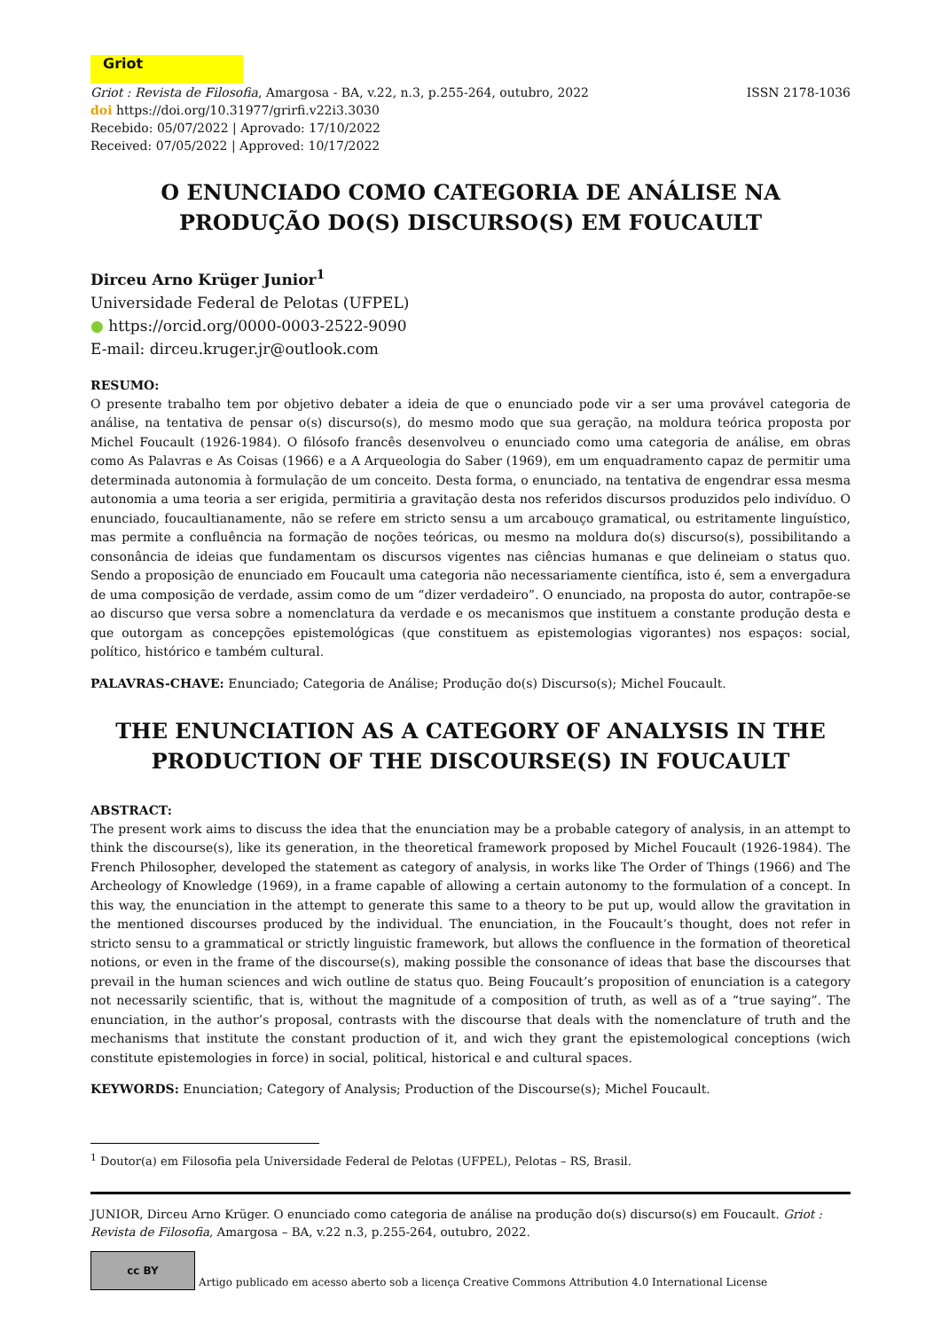Griot
Griot : Revista de Filosofia, Amargosa - BA, v.22, n.3, p.255-264, outubro, 2022
ISSN 2178-1036
doi https://doi.org/10.31977/grirfi.v22i3.3030
Recebido: 05/07/2022 | Aprovado: 17/10/2022
Received: 07/05/2022 | Approved: 10/17/2022
O ENUNCIADO COMO CATEGORIA DE ANÁLISE NA PRODUÇÃO DO(S) DISCURSO(S) EM FOUCAULT
Dirceu Arno Krüger Junior<sup>1</sup>
Universidade Federal de Pelotas (UFPEL)
● https://orcid.org/0000-0003-2522-9090
E-mail: dirceu.kruger.jr@outlook.com
RESUMO:
O presente trabalho tem por objetivo debater a ideia de que o enunciado pode vir a ser uma provável categoria de análise, na tentativa de pensar o(s) discurso(s), do mesmo modo que sua geração, na moldura teórica proposta por Michel Foucault (1926-1984). O filósofo francês desenvolveu o enunciado como uma categoria de análise, em obras como As Palavras e As Coisas (1966) e a A Arqueologia do Saber (1969), em um enquadramento capaz de permitir uma determinada autonomia à formulação de um conceito. Desta forma, o enunciado, na tentativa de engendrar essa mesma autonomia a uma teoria a ser erigida, permitiria a gravitação desta nos referidos discursos produzidos pelo indivíduo. O enunciado, foucaultianamente, não se refere em stricto sensu a um arcabouço gramatical, ou estritamente linguístico, mas permite a confluência na formação de noções teóricas, ou mesmo na moldura do(s) discurso(s), possibilitando a consonância de ideias que fundamentam os discursos vigentes nas ciências humanas e que delineiam o status quo. Sendo a proposição de enunciado em Foucault uma categoria não necessariamente científica, isto é, sem a envergadura de uma composição de verdade, assim como de um “dizer verdadeiro”. O enunciado, na proposta do autor, contrapõe-se ao discurso que versa sobre a nomenclatura da verdade e os mecanismos que instituem a constante produção desta e que outorgam as concepções epistemológicas (que constituem as epistemologias vigorantes) nos espaços: social, político, histórico e também cultural.
PALAVRAS-CHAVE: Enunciado; Categoria de Análise; Produção do(s) Discurso(s); Michel Foucault.
THE ENUNCIATION AS A CATEGORY OF ANALYSIS IN THE PRODUCTION OF THE DISCOURSE(S) IN FOUCAULT
ABSTRACT:
The present work aims to discuss the idea that the enunciation may be a probable category of analysis, in an attempt to think the discourse(s), like its generation, in the theoretical framework proposed by Michel Foucault (1926-1984). The French Philosopher, developed the statement as category of analysis, in works like The Order of Things (1966) and The Archeology of Knowledge (1969), in a frame capable of allowing a certain autonomy to the formulation of a concept. In this way, the enunciation in the attempt to generate this same to a theory to be put up, would allow the gravitation in the mentioned discourses produced by the individual. The enunciation, in the Foucault’s thought, does not refer in stricto sensu to a grammatical or strictly linguistic framework, but allows the confluence in the formation of theoretical notions, or even in the frame of the discourse(s), making possible the consonance of ideas that base the discourses that prevail in the human sciences and wich outline de status quo. Being Foucault’s proposition of enunciation is a category not necessarily scientific, that is, without the magnitude of a composition of truth, as well as of a “true saying”. The enunciation, in the author’s proposal, contrasts with the discourse that deals with the nomenclature of truth and the mechanisms that institute the constant production of it, and wich they grant the epistemological conceptions (wich constitute epistemologies in force) in social, political, historical e and cultural spaces.
KEYWORDS: Enunciation; Category of Analysis; Production of the Discourse(s); Michel Foucault.
<sup>1</sup> Doutor(a) em Filosofia pela Universidade Federal de Pelotas (UFPEL), Pelotas – RS, Brasil.
JUNIOR, Dirceu Arno Krüger. O enunciado como categoria de análise na produção do(s) discurso(s) em Foucault. Griot : Revista de Filosofia, Amargosa – BA, v.22 n.3, p.255-264, outubro, 2022.
cc BY
Artigo publicado em acesso aberto sob a licença Creative Commons Attribution 4.0 International License